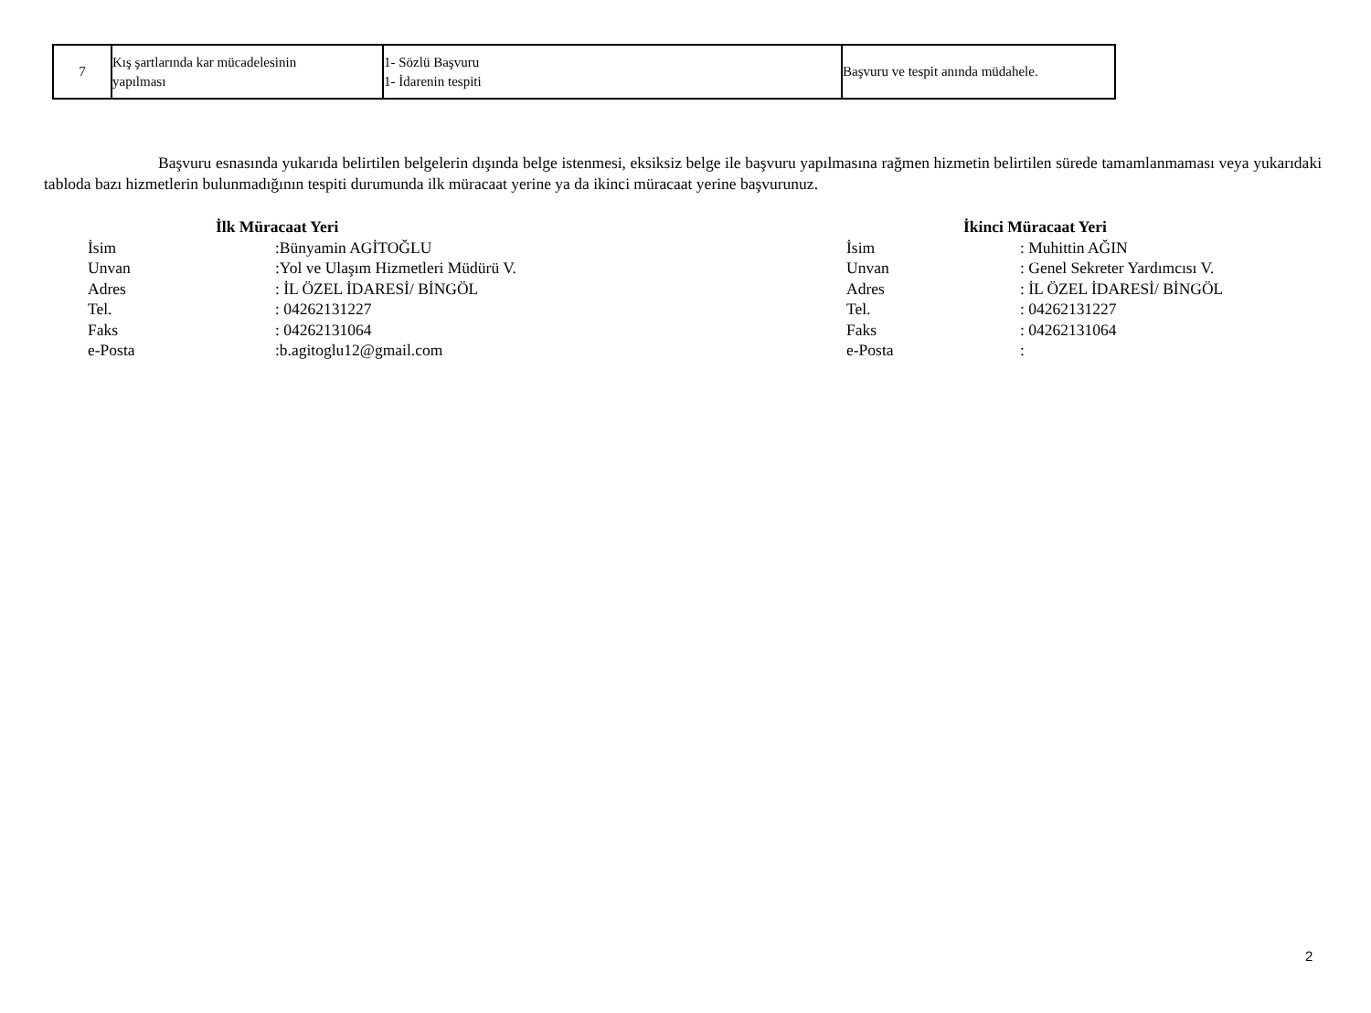| 7 | Kış şartlarında kar mücadelesinin yapılması | 1- Sözlü Başvuru 1- İdarenin tespiti | Başvuru ve tespit anında müdahele. |
Başvuru esnasında yukarıda belirtilen belgelerin dışında belge istenmesi, eksiksiz belge ile başvuru yapılmasına rağmen hizmetin belirtilen sürede tamamlanmaması veya yukarıdaki tabloda bazı hizmetlerin bulunmadığının tespiti durumunda ilk müracaat yerine ya da ikinci müracaat yerine başvurunuz.
İlk Müracaat Yeri
İsim:Bünyamin AGİTOĞLU
Unvan:Yol ve Ulaşım Hizmetleri Müdürü V.
Adres: İL ÖZEL İDARESİ/ BİNGÖL
Tel.: 04262131227
Faks: 04262131064
e-Posta:b.agitoglu12@gmail.com
İkinci Müracaat Yeri
İsim: Muhittin AĞIN
Unvan: Genel Sekreter Yardımcısı V.
Adres: İL ÖZEL İDARESİ/ BİNGÖL
Tel.: 04262131227
Faks: 04262131064
e-Posta:
2